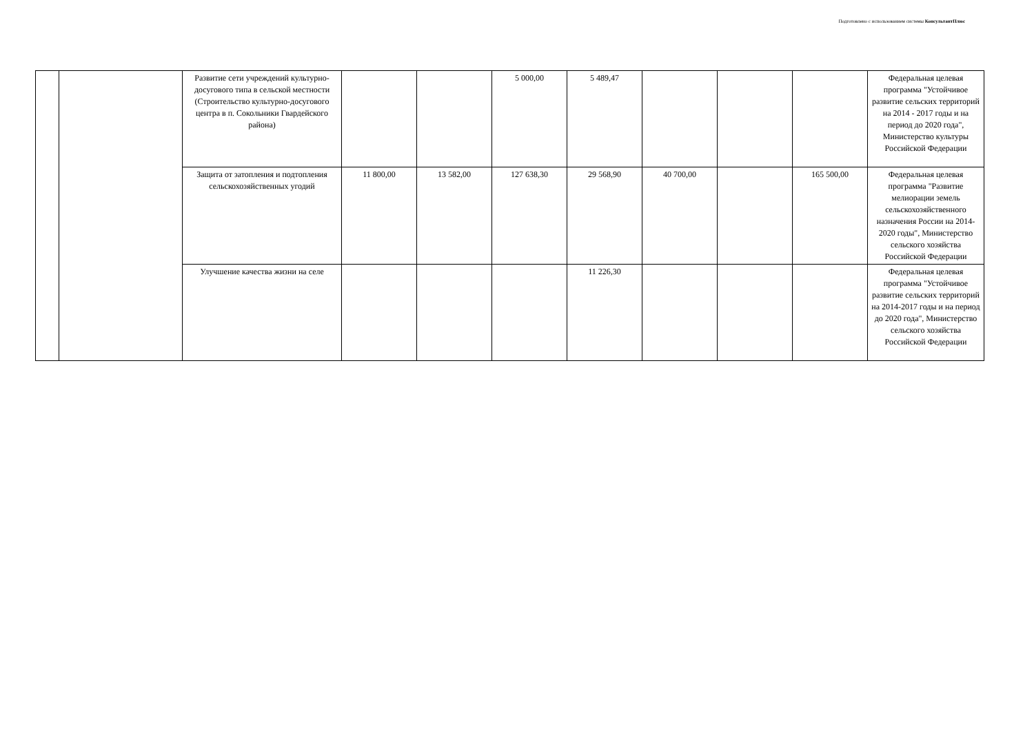Подготовлено с использованием системы КонсультантПлюс
| | | Развитие сети учреждений культурно-досугового типа в сельской местности (Строительство культурно-досугового центра в п. Сокольники Гвардейского района) | | | 5 000,00 | 5 489,47 | | | | Федеральная целевая программа "Устойчивое развитие сельских территорий на 2014 - 2017 годы и на период до 2020 года", Министерство культуры Российской Федерации |
| | | Защита от затопления и подтопления сельскохозяйственных угодий | 11 800,00 | 13 582,00 | 127 638,30 | 29 568,90 | 40 700,00 | | 165 500,00 | Федеральная целевая программа "Развитие мелиорации земель сельскохозяйственного назначения России на 2014-2020 годы", Министерство сельского хозяйства Российской Федерации |
| | | Улучшение качества жизни на селе | | | | 11 226,30 | | | | Федеральная целевая программа "Устойчивое развитие сельских территорий на 2014-2017 годы и на период до 2020 года", Министерство сельского хозяйства Российской Федерации |